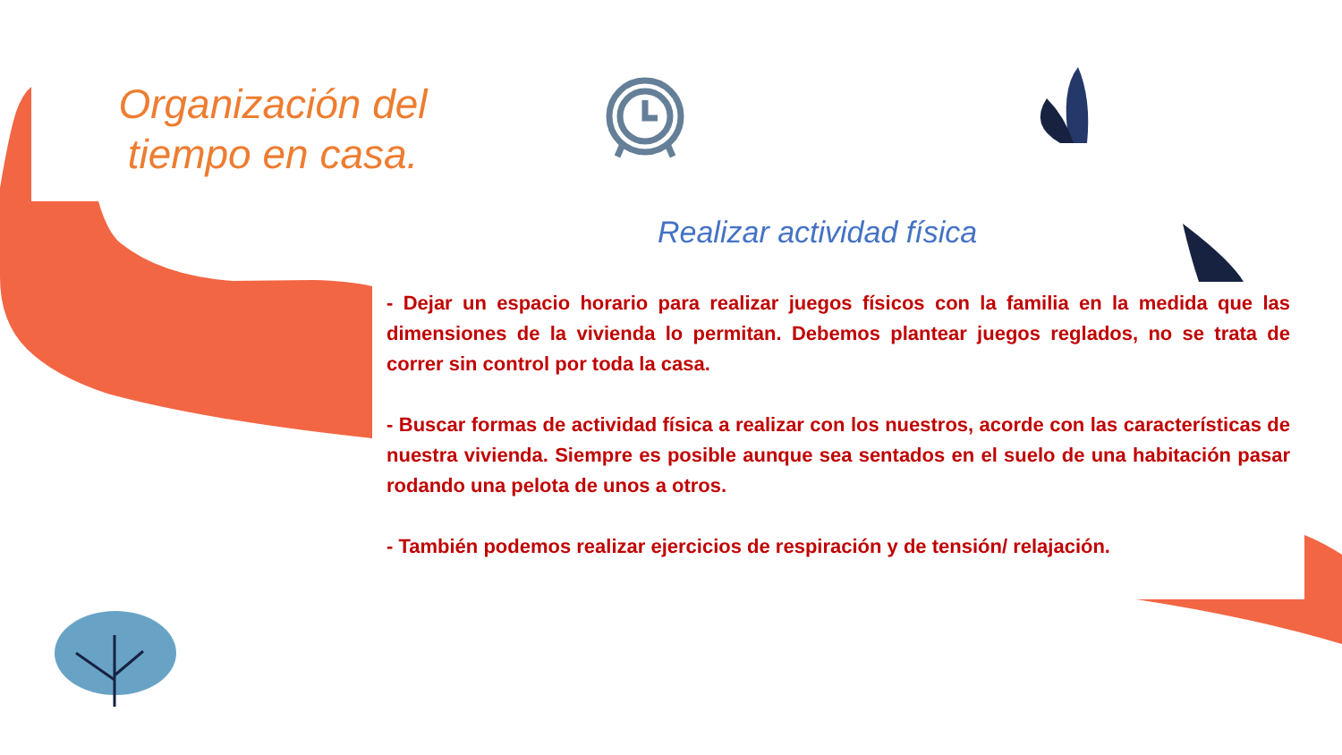Organización del tiempo en casa.
Realizar actividad física
- Dejar un espacio horario para realizar juegos físicos con la familia en la medida que las dimensiones de la vivienda lo permitan. Debemos plantear juegos reglados, no se trata de correr sin control por toda la casa.
- Buscar formas de actividad física a realizar con los nuestros, acorde con las características de nuestra vivienda. Siempre es posible aunque sea sentados en el suelo de una habitación pasar rodando una pelota de unos a otros.
- También podemos realizar ejercicios de respiración y de tensión/ relajación.